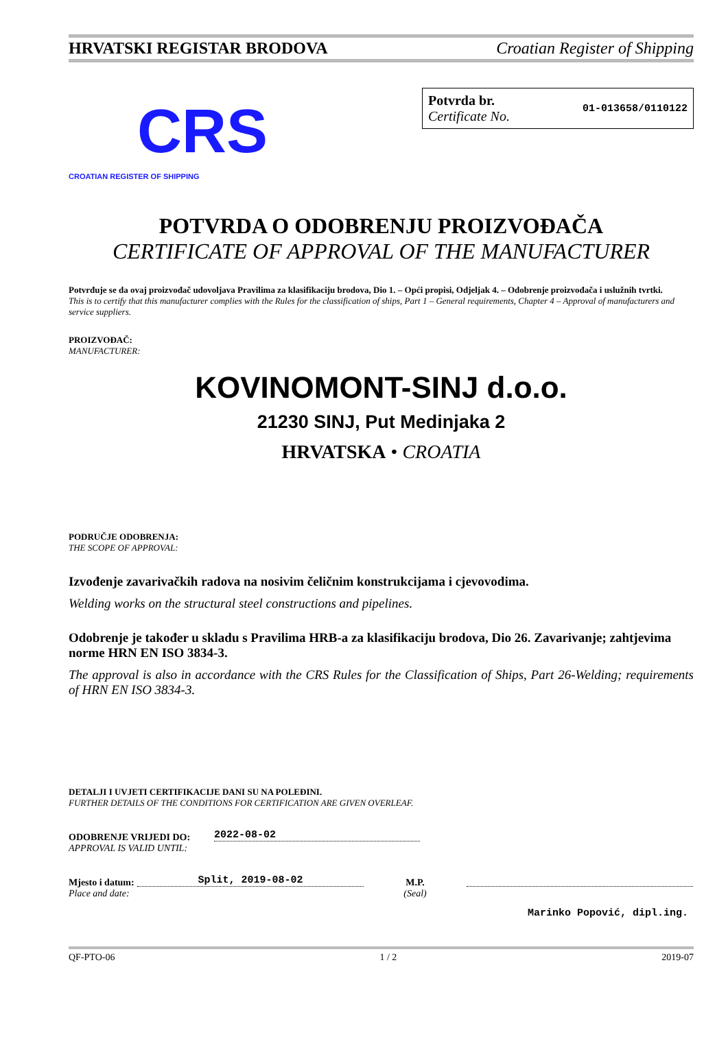HRVATSKI REGISTAR BRODOVA Croatian Register of Shipping
CRS
CROATIAN REGISTER OF SHIPPING
Potvrda br.
Certificate No.
01-013658/0110122
POTVRDA O ODOBRENJU PROIZVOĐAČA
CERTIFICATE OF APPROVAL OF THE MANUFACTURER
Potvrđuje se da ovaj proizvođač udovoljava Pravilima za klasifikaciju brodova, Dio 1. – Opći propisi, Odjeljak 4. – Odobrenje proizvođača i uslužnih tvrtki.
This is to certify that this manufacturer complies with the Rules for the classification of ships, Part 1 – General requirements, Chapter 4 – Approval of manufacturers and service suppliers.
PROIZVOĐAČ:
MANUFACTURER:
KOVINOMONT-SINJ d.o.o.
21230 SINJ, Put Medinjaka 2
HRVATSKA • CROATIA
PODRUČJE ODOBRENJA:
THE SCOPE OF APPROVAL:
Izvođenje zavarivačkih radova na nosivim čeličnim konstrukcijama i cjevovodima.
Welding works on the structural steel constructions and pipelines.
Odobrenje je također u skladu s Pravilima HRB-a za klasifikaciju brodova, Dio 26. Zavarivanje; zahtjevima norme HRN EN ISO 3834-3.
The approval is also in accordance with the CRS Rules for the Classification of Ships, Part 26-Welding; requirements of HRN EN ISO 3834-3.
DETALJI I UVJETI CERTIFIKACIJE DANI SU NA POLEĐINI.
FURTHER DETAILS OF THE CONDITIONS FOR CERTIFICATION ARE GIVEN OVERLEAF.
ODOBRENJE VRIJEDI DO:
APPROVAL IS VALID UNTIL:
2022-08-02
Mjesto i datum:
Place and date:
Split, 2019-08-02
M.P.
(Seal)
Marinko Popović, dipl.ing.
QF-PTO-06 1 / 2 2019-07